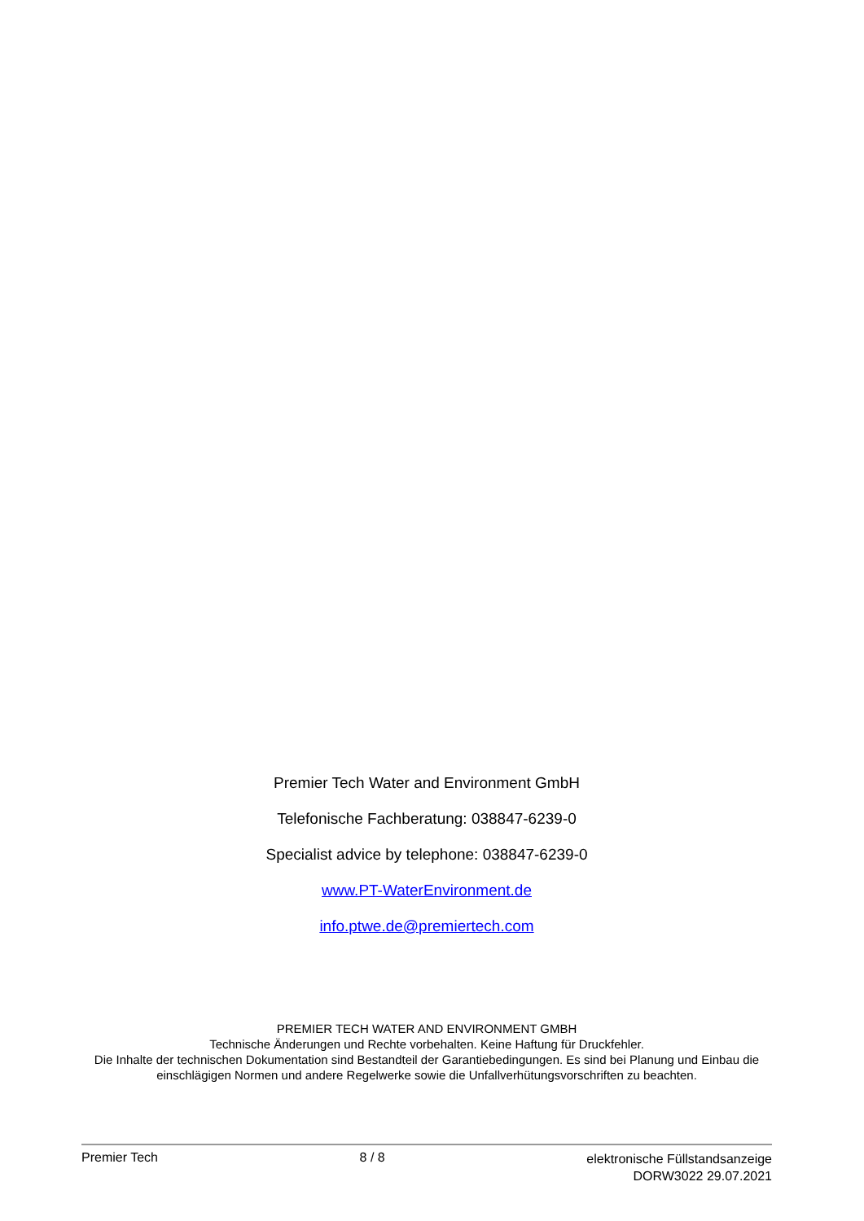Premier Tech Water and Environment GmbH
Telefonische Fachberatung: 038847-6239-0
Specialist advice by telephone: 038847-6239-0
www.PT-WaterEnvironment.de
info.ptwe.de@premiertech.com
PREMIER TECH WATER AND ENVIRONMENT GMBH
Technische Änderungen und Rechte vorbehalten. Keine Haftung für Druckfehler.
Die Inhalte der technischen Dokumentation sind Bestandteil der Garantiebedingungen. Es sind bei Planung und Einbau die einschlägigen Normen und andere Regelwerke sowie die Unfallverhütungsvorschriften zu beachten.
Premier Tech 8 / 8
elektronische Füllstandsanzeige
DORW3022 29.07.2021